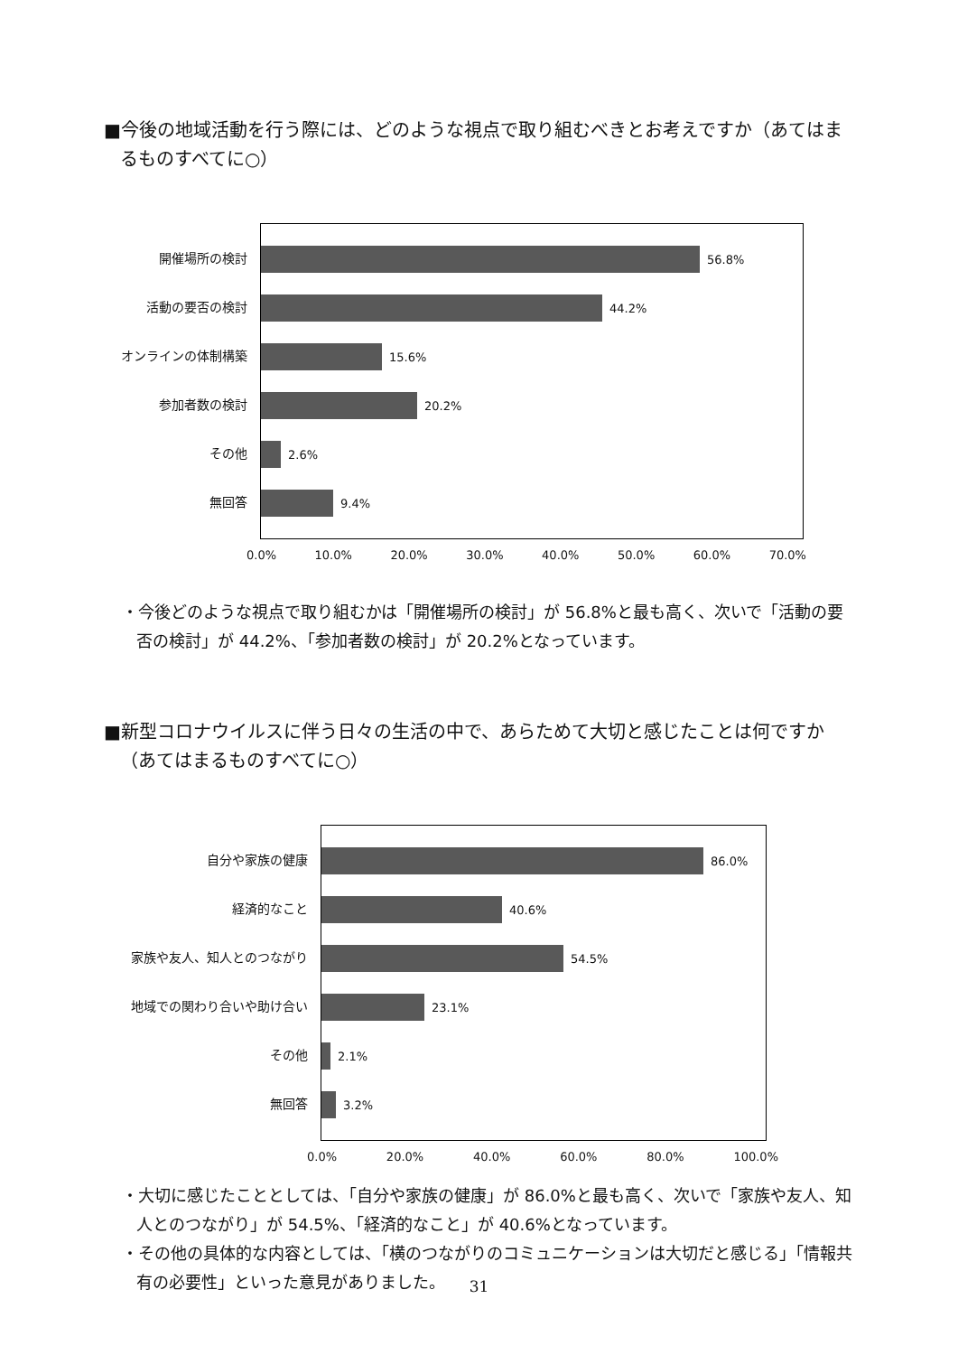■今後の地域活動を行う際には、どのような視点で取り組むべきとお考えですか（あてはまるものすべてに○）
開催場所の検討
活動の要否の検討
オンラインの体制構築
参加者数の検討
その他
無回答
56.8%
44.2%
15.6%
20.2%
2.6%
9.4%
0.0% 10.0% 20.0% 30.0% 40.0% 50.0% 60.0% 70.0%
・今後どのような視点で取り組むかは「開催場所の検討」が 56.8%と最も高く、次いで「活動の要否の検討」が 44.2%、「参加者数の検討」が 20.2%となっています。
■新型コロナウイルスに伴う日々の生活の中で、あらためて大切と感じたことは何ですか（あてはまるものすべてに○）
自分や家族の健康
経済的なこと
家族や友人、知人とのつながり
地域での関わり合いや助け合い
その他
無回答
86.0%
40.6%
54.5%
23.1%
2.1%
3.2%
0.0% 20.0% 40.0% 60.0% 80.0% 100.0%
・大切に感じたこととしては、「自分や家族の健康」が 86.0%と最も高く、次いで「家族や友人、知人とのつながり」が 54.5%、「経済的なこと」が 40.6%となっています。
・その他の具体的な内容としては、「横のつながりのコミュニケーションは大切だと感じる」「情報共有の必要性」といった意見がありました。
31